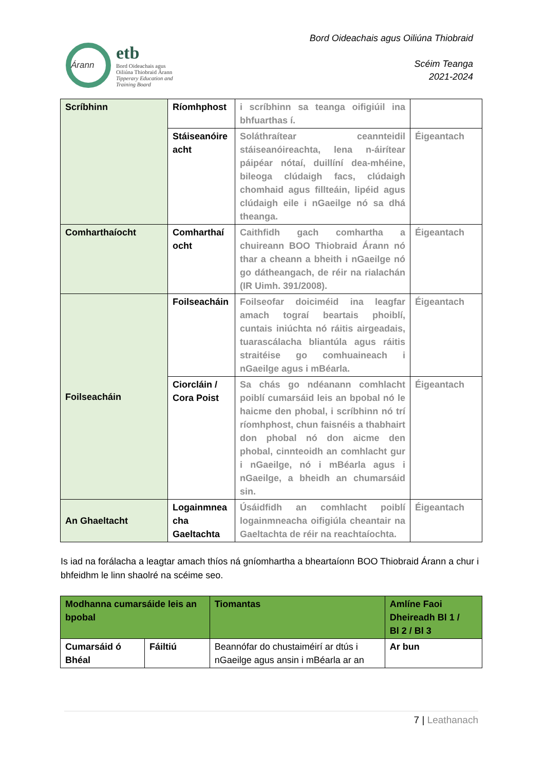Árann
etb
Bord Oideachais agus
Oiliúna Thiobraid Árann
Tipperary Education and
Training Board
Bord Oideachais agus Oiliúna Thiobraid
Scéim Teanga
2021-2024
| Scríbhinn | Ríomhphost | i scríbhinn sa teanga oifigiúil ina bhfuarthas í. | |
| | Stáiseanóire acht | Soláthraítear ceannteidil stáiseanóireachta, lena n-áirítear páipéar nótaí, duillíní dea-mhéine, bileoga clúdaigh facs, clúdaigh chomhaid agus fillteáin, lipéid agus clúdaigh eile i nGaeilge nó sa dhá theanga. | Éigeantach |
| Comharthaíocht | Comharthaí ocht | Caithfidh gach comhartha a chuireann BOO Thiobraid Árann nó thar a cheann a bheith i nGaeilge nó go dátheangach, de réir na rialachán (IR Uimh. 391/2008). | Éigeantach |
| Foilseacháin | Foilseacháin | Foilseofar doiciméid ina leagfar amach tograí beartais phoiblí, cuntais iniúchta nó ráitis airgeadais, tuarascálacha bliantúla agus ráitis straitéise go comhuaineach i nGaeilge agus i mBéarla. | Éigeantach |
| | Ciorcláin / Cora Poist | Sa chás go ndéanann comhlacht poiblí cumarsáid leis an bpobal nó le haicme den phobal, i scríbhinn nó trí ríomhphost, chun faisnéis a thabhairt don phobal nó don aicme den phobal, cinnteoidh an comhlacht gur i nGaeilge, nó i mBéarla agus i nGaeilge, a bheidh an chumarsáid sin. | Éigeantach |
| An Ghaeltacht | Logainmnea cha Gaeltachta | Úsáidfidh an comhlacht poiblí logainmneacha oifigiúla cheantair na Gaeltachta de réir na reachtaíochta. | Éigeantach |
Is iad na forálacha a leagtar amach thíos ná gníomhartha a bheartaíonn BOO Thiobraid Árann a chur i bhfeidhm le linn shaolré na scéime seo.
| Modhanna cumarsáide leis an bpobal | | Tiomantas | Amlíne Faoi Dheireadh Bl 1 / Bl 2 / Bl 3 |
| Cumarsáid ó Bhéal | Fáiltiú | Beannófar do chustaiméirí ar dtús i nGaeilge agus ansin i mBéarla ar an | Ar bun |
7 | Leathanach